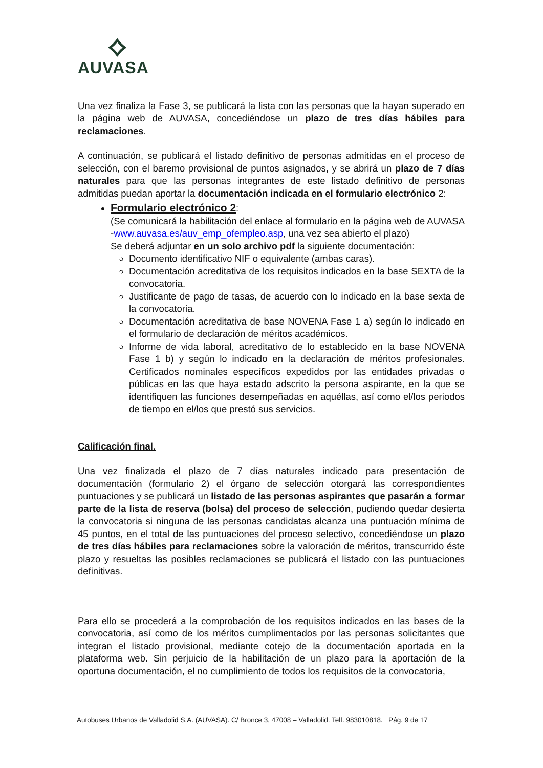⟡
AUVASA
Una vez finaliza la Fase 3, se publicará la lista con las personas que la hayan superado en la página web de AUVASA, concediéndose un plazo de tres días hábiles para reclamaciones.
A continuación, se publicará el listado definitivo de personas admitidas en el proceso de selección, con el baremo provisional de puntos asignados, y se abrirá un plazo de 7 días naturales para que las personas integrantes de este listado definitivo de personas admitidas puedan aportar la documentación indicada en el formulario electrónico 2:
Formulario electrónico 2:
(Se comunicará la habilitación del enlace al formulario en la página web de AUVASA -www.auvasa.es/auv_emp_ofempleo.asp, una vez sea abierto el plazo)
Se deberá adjuntar en un solo archivo pdf la siguiente documentación:
Documento identificativo NIF o equivalente (ambas caras).
Documentación acreditativa de los requisitos indicados en la base SEXTA de la convocatoria.
Justificante de pago de tasas, de acuerdo con lo indicado en la base sexta de la convocatoria.
Documentación acreditativa de base NOVENA Fase 1 a) según lo indicado en el formulario de declaración de méritos académicos.
Informe de vida laboral, acreditativo de lo establecido en la base NOVENA Fase 1 b) y según lo indicado en la declaración de méritos profesionales. Certificados nominales específicos expedidos por las entidades privadas o públicas en las que haya estado adscrito la persona aspirante, en la que se identifiquen las funciones desempeñadas en aquéllas, así como el/los periodos de tiempo en el/los que prestó sus servicios.
Calificación final.
Una vez finalizada el plazo de 7 días naturales indicado para presentación de documentación (formulario 2) el órgano de selección otorgará las correspondientes puntuaciones y se publicará un listado de las personas aspirantes que pasarán a formar parte de la lista de reserva (bolsa) del proceso de selección, pudiendo quedar desierta la convocatoria si ninguna de las personas candidatas alcanza una puntuación mínima de 45 puntos, en el total de las puntuaciones del proceso selectivo, concediéndose un plazo de tres días hábiles para reclamaciones sobre la valoración de méritos, transcurrido éste plazo y resueltas las posibles reclamaciones se publicará el listado con las puntuaciones definitivas.
Para ello se procederá a la comprobación de los requisitos indicados en las bases de la convocatoria, así como de los méritos cumplimentados por las personas solicitantes que integran el listado provisional, mediante cotejo de la documentación aportada en la plataforma web. Sin perjuicio de la habilitación de un plazo para la aportación de la oportuna documentación, el no cumplimiento de todos los requisitos de la convocatoria,
Autobuses Urbanos de Valladolid S.A. (AUVASA). C/ Bronce 3, 47008 – Valladolid. Telf. 983010818. Pág. 9 de 17